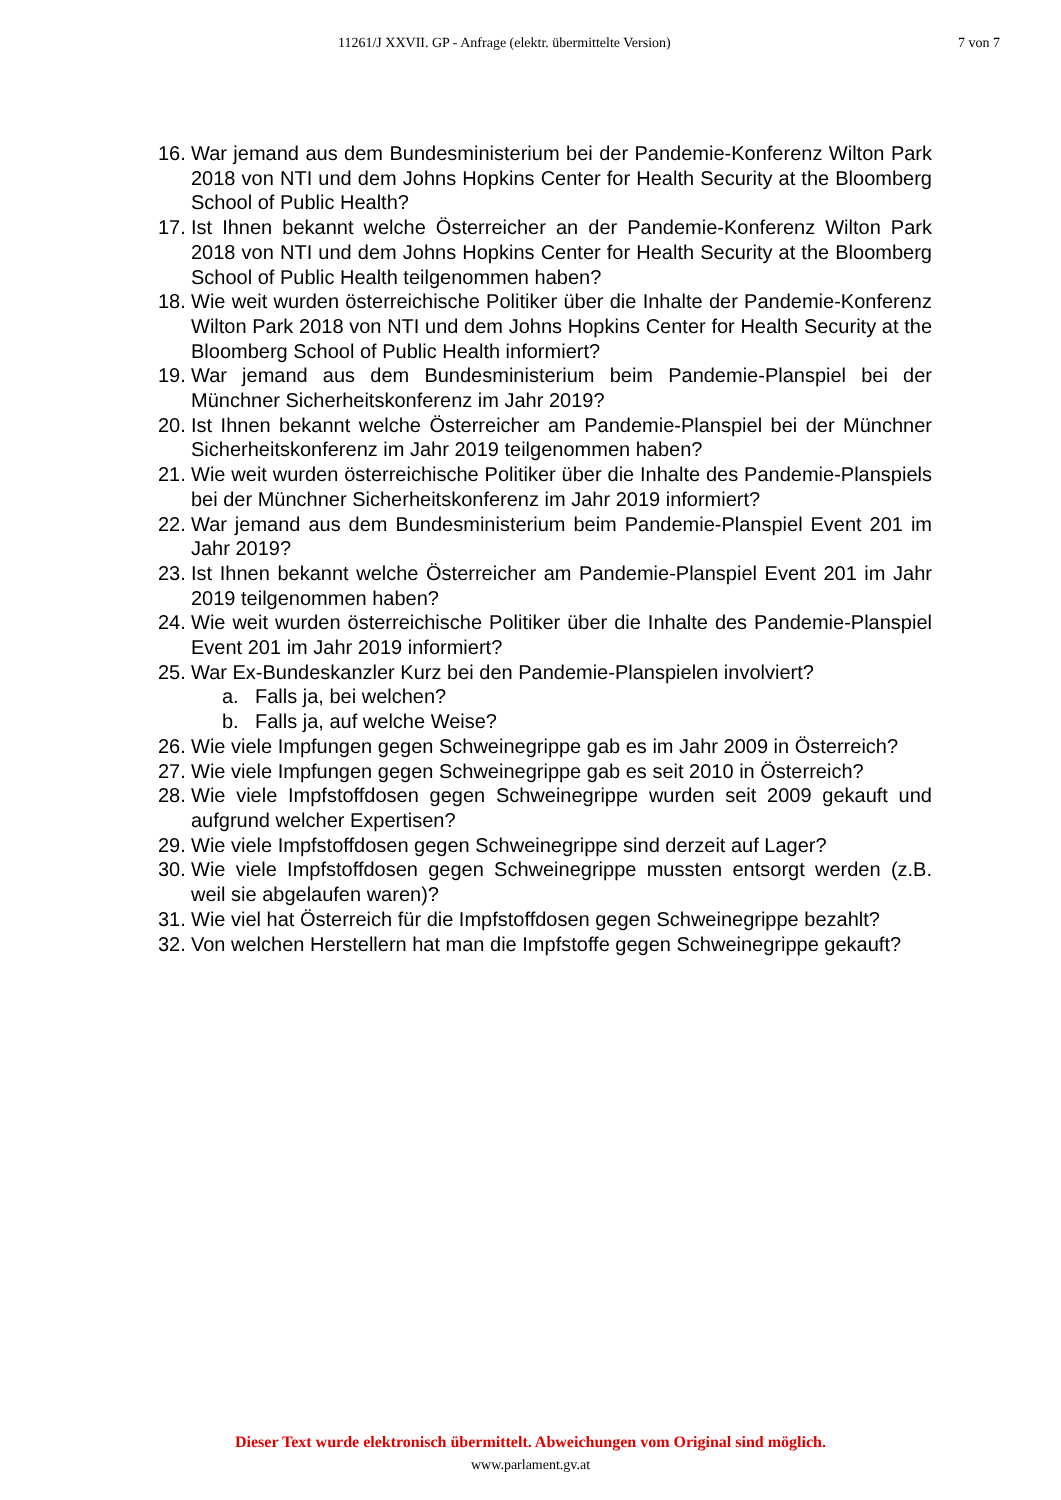11261/J XXVII. GP - Anfrage (elektr. übermittelte Version) 7 von 7
16. War jemand aus dem Bundesministerium bei der Pandemie-Konferenz Wilton Park 2018 von NTI und dem Johns Hopkins Center for Health Security at the Bloomberg School of Public Health?
17. Ist Ihnen bekannt welche Österreicher an der Pandemie-Konferenz Wilton Park 2018 von NTI und dem Johns Hopkins Center for Health Security at the Bloomberg School of Public Health teilgenommen haben?
18. Wie weit wurden österreichische Politiker über die Inhalte der Pandemie-Konferenz Wilton Park 2018 von NTI und dem Johns Hopkins Center for Health Security at the Bloomberg School of Public Health informiert?
19. War jemand aus dem Bundesministerium beim Pandemie-Planspiel bei der Münchner Sicherheitskonferenz im Jahr 2019?
20. Ist Ihnen bekannt welche Österreicher am Pandemie-Planspiel bei der Münchner Sicherheitskonferenz im Jahr 2019 teilgenommen haben?
21. Wie weit wurden österreichische Politiker über die Inhalte des Pandemie-Planspiels bei der Münchner Sicherheitskonferenz im Jahr 2019 informiert?
22. War jemand aus dem Bundesministerium beim Pandemie-Planspiel Event 201 im Jahr 2019?
23. Ist Ihnen bekannt welche Österreicher am Pandemie-Planspiel Event 201 im Jahr 2019 teilgenommen haben?
24. Wie weit wurden österreichische Politiker über die Inhalte des Pandemie-Planspiel Event 201 im Jahr 2019 informiert?
25. War Ex-Bundeskanzler Kurz bei den Pandemie-Planspielen involviert?
a. Falls ja, bei welchen?
b. Falls ja, auf welche Weise?
26. Wie viele Impfungen gegen Schweinegrippe gab es im Jahr 2009 in Österreich?
27. Wie viele Impfungen gegen Schweinegrippe gab es seit 2010 in Österreich?
28. Wie viele Impfstoffdosen gegen Schweinegrippe wurden seit 2009 gekauft und aufgrund welcher Expertisen?
29. Wie viele Impfstoffdosen gegen Schweinegrippe sind derzeit auf Lager?
30. Wie viele Impfstoffdosen gegen Schweinegrippe mussten entsorgt werden (z.B. weil sie abgelaufen waren)?
31. Wie viel hat Österreich für die Impfstoffdosen gegen Schweinegrippe bezahlt?
32. Von welchen Herstellern hat man die Impfstoffe gegen Schweinegrippe gekauft?
Dieser Text wurde elektronisch übermittelt. Abweichungen vom Original sind möglich.
www.parlament.gv.at